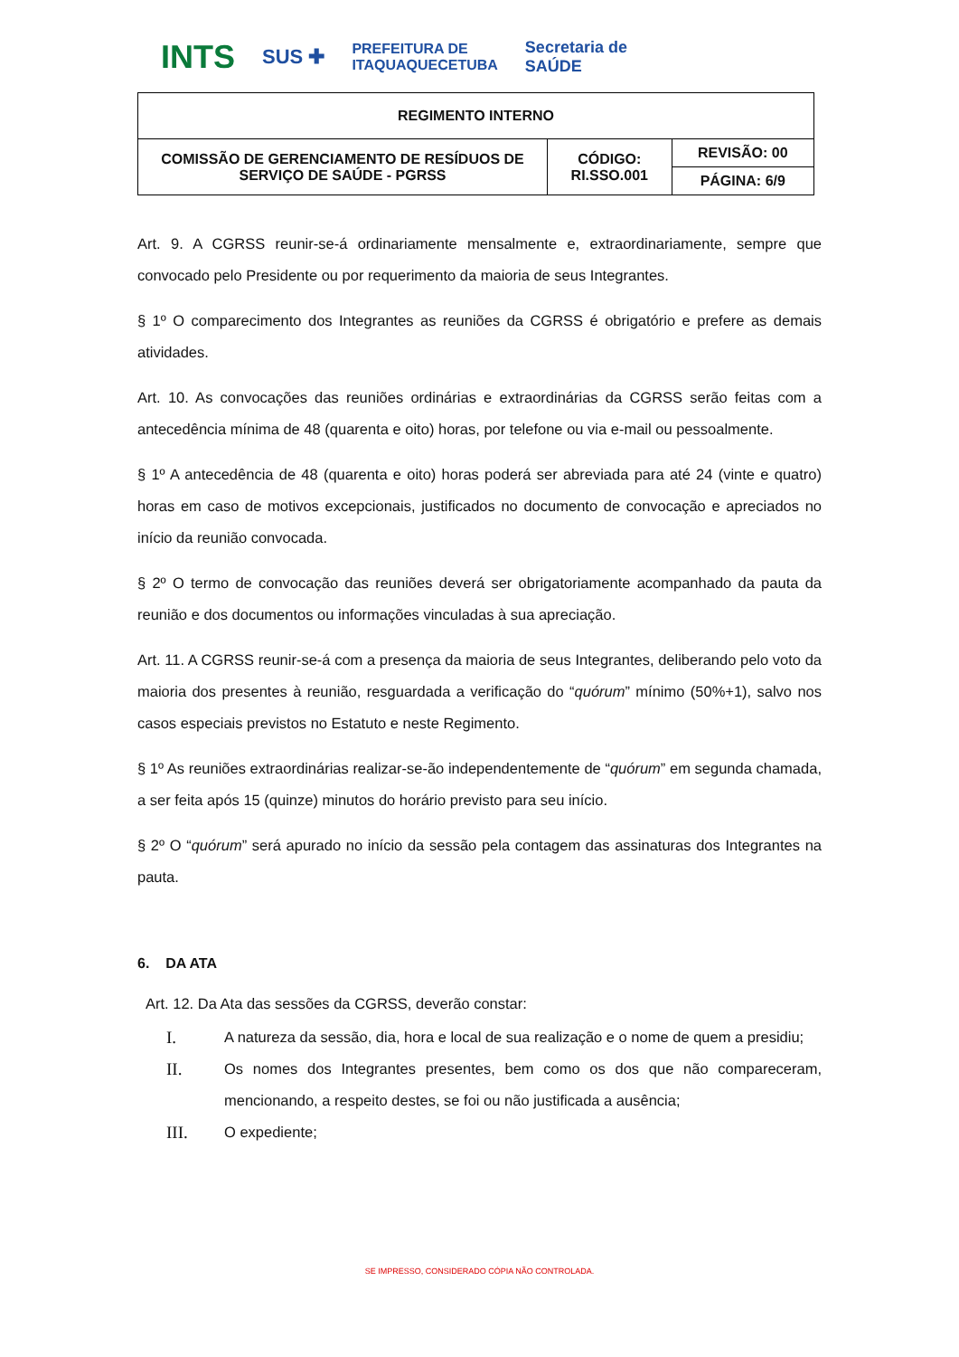INTS SUS ✚ PREFEITURA DE
ITAQUAQUECETUBA Secretaria de
SAÚDE
| REGIMENTO INTERNO | | |
| COMISSÃO DE GERENCIAMENTO DE RESÍDUOS DE SERVIÇO DE SAÚDE - PGRSS | CÓDIGO: RI.SSO.001 | REVISÃO: 00 |
| | | PÁGINA: 6/9 |
Art. 9. A CGRSS reunir-se-á ordinariamente mensalmente e, extraordinariamente, sempre que convocado pelo Presidente ou por requerimento da maioria de seus Integrantes.
§ 1º O comparecimento dos Integrantes as reuniões da CGRSS é obrigatório e prefere as demais atividades.
Art. 10. As convocações das reuniões ordinárias e extraordinárias da CGRSS serão feitas com a antecedência mínima de 48 (quarenta e oito) horas, por telefone ou via e-mail ou pessoalmente.
§ 1º A antecedência de 48 (quarenta e oito) horas poderá ser abreviada para até 24 (vinte e quatro) horas em caso de motivos excepcionais, justificados no documento de convocação e apreciados no início da reunião convocada.
§ 2º O termo de convocação das reuniões deverá ser obrigatoriamente acompanhado da pauta da reunião e dos documentos ou informações vinculadas à sua apreciação.
Art. 11. A CGRSS reunir-se-á com a presença da maioria de seus Integrantes, deliberando pelo voto da maioria dos presentes à reunião, resguardada a verificação do “quórum” mínimo (50%+1), salvo nos casos especiais previstos no Estatuto e neste Regimento.
§ 1º As reuniões extraordinárias realizar-se-ão independentemente de “quórum” em segunda chamada, a ser feita após 15 (quinze) minutos do horário previsto para seu início.
§ 2º O “quórum” será apurado no início da sessão pela contagem das assinaturas dos Integrantes na pauta.
6. DA ATA
Art. 12. Da Ata das sessões da CGRSS, deverão constar:
I. A natureza da sessão, dia, hora e local de sua realização e o nome de quem a presidiu;
II. Os nomes dos Integrantes presentes, bem como os dos que não compareceram, mencionando, a respeito destes, se foi ou não justificada a ausência;
III. O expediente;
SE IMPRESSO, CONSIDERADO CÓPIA NÃO CONTROLADA.